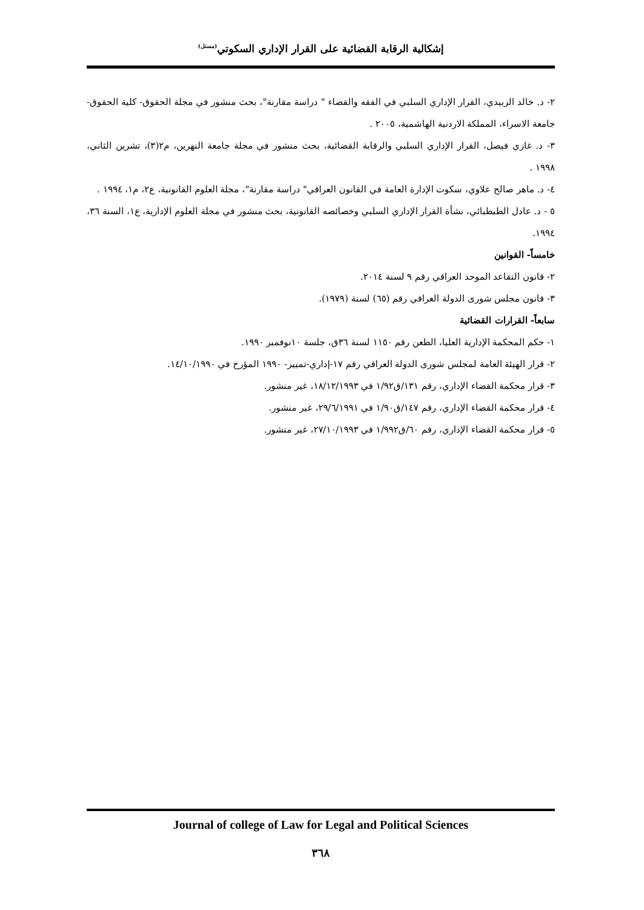إشكالية الرقابة القضائية على القرار الإداري السكوتي<sup>(مستل)</sup>
٢- د. خالد الزبيدي، القرار الإداري السلبي في الفقه والقضاء " دراسة مقارنة"، بحث منشور في مجلة الحقوق- كلية الحقوق- جامعة الاسراء، المملكة الاردنية الهاشمية، ٢٠٠٥ .
٣- د. غازي فيصل، القرار الإداري السلبي والرقابة القضائية، بحث منشور في مجلة جامعة النهرين، م٢(٣)، تشرين الثاني، ١٩٩٨ .
٤- د. ماهر صالح علاوي، سكوت الإدارة العامة في القانون العراقي" دراسة مقارنة"، مجلة العلوم القانونية، ع٢، م١، ١٩٩٤ .
٥ - د. عادل الطبطبائي، نشأة القرار الإداري السلبي وخصائصه القانونية، بحث منشور في مجلة العلوم الإدارية، ع١، السنة ٣٦، ١٩٩٤.
خامساً- القوانين
٢- قانون التقاعد الموحد العراقي رقم ٩ لسنة ٢٠١٤.
٣- قانون مجلس شورى الدولة العراقي رقم (٦٥) لسنة (١٩٧٩).
سابعاً- القرارات القضائية
١- حكم المحكمة الإدارية العليا، الطعن رقم ١١٥٠ لسنة ٣٦ق، جلسة ١٠نوفمبر ١٩٩٠.
٢- قرار الهيئة العامة لمجلس شورى الدولة العراقي رقم ١٧-إداري-تمييز- ١٩٩٠ المؤرخ في ١٤/١٠/١٩٩٠.
٣- قرار محكمة القضاء الإداري، رقم ١٣١/ق١/٩٢ في ١٨/١٢/١٩٩٣، غير منشور.
٤- قرار محكمة القضاء الإداري، رقم ١٤٧/ق١/٩٠ في ٢٩/٦/١٩٩١، غير منشور.
٥- قرار محكمة القضاء الإداري، رقم ٦٠/ق١/٩٩٢ في ٢٧/١٠/١٩٩٣، غير منشور.
Journal of college of Law for Legal and Political Sciences
٣٦٨